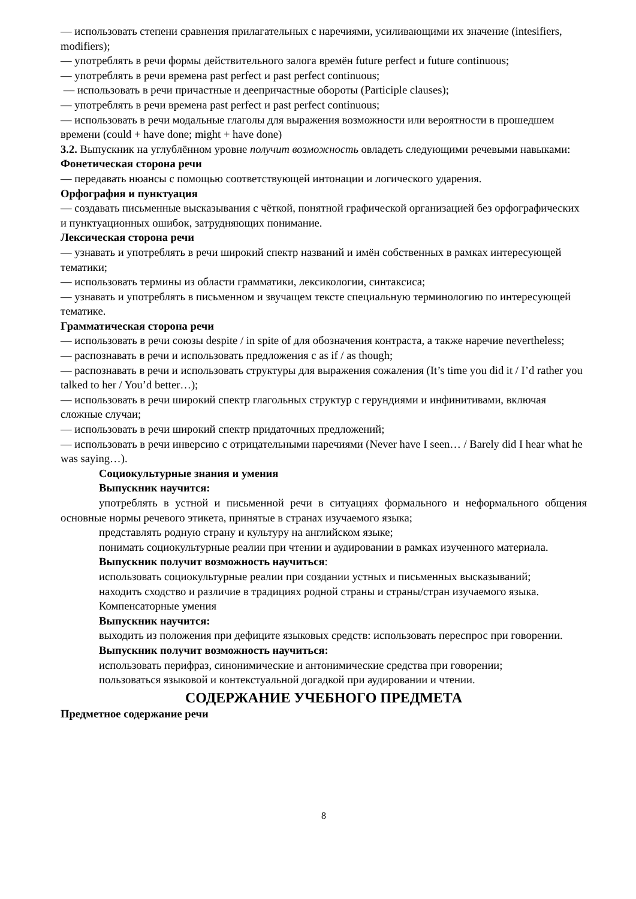— использовать степени сравнения прилагательных с наречиями, усиливающими их значение (intesifiers, modifiers);
— употреблять в речи формы действительного залога времён future perfect и future continuous;
— употреблять в речи времена past perfect и past perfect continuous;
— использовать в речи причастные и деепричастные обороты (Participle clauses);
— употреблять в речи времена past perfect и past perfect continuous;
— использовать в речи модальные глаголы для выражения возможности или вероятности в прошедшем времени (could + have done; might + have done)
3.2. Выпускник на углублённом уровне получит возможность овладеть следующими речевыми навыками:
Фонетическая сторона речи
— передавать нюансы с помощью соответствующей интонации и логического ударения.
Орфография и пунктуация
— создавать письменные высказывания с чёткой, понятной графической организацией без орфографических и пунктуационных ошибок, затрудняющих понимание.
Лексическая сторона речи
— узнавать и употреблять в речи широкий спектр названий и имён собственных в рамках интересующей тематики;
— использовать термины из области грамматики, лексикологии, синтаксиса;
— узнавать и употреблять в письменном и звучащем тексте специальную терминологию по интересующей тематике.
Грамматическая сторона речи
— использовать в речи союзы despite / in spite of для обозначения контраста, а также наречие nevertheless;
— распознавать в речи и использовать предложения с as if / as though;
— распознавать в речи и использовать структуры для выражения сожаления (It’s time you did it / I’d rather you talked to her / You’d better…);
— использовать в речи широкий спектр глагольных структур с герундиями и инфинитивами, включая сложные случаи;
— использовать в речи широкий спектр придаточных предложений;
— использовать в речи инверсию с отрицательными наречиями (Never have I seen… / Barely did I hear what he was saying…).
Социокультурные знания и умения
Выпускник научится:
употреблять в устной и письменной речи в ситуациях формального и неформального общения основные нормы речевого этикета, принятые в странах изучаемого языка;
представлять родную страну и культуру на английском языке;
понимать социокультурные реалии при чтении и аудировании в рамках изученного материала.
Выпускник получит возможность научиться:
использовать социокультурные реалии при создании устных и письменных высказываний;
находить сходство и различие в традициях родной страны и страны/стран изучаемого языка.
Компенсаторные умения
Выпускник научится:
выходить из положения при дефиците языковых средств: использовать переспрос при говорении.
Выпускник получит возможность научиться:
использовать перифраз, синонимические и антонимические средства при говорении;
пользоваться языковой и контекстуальной догадкой при аудировании и чтении.
СОДЕРЖАНИЕ УЧЕБНОГО ПРЕДМЕТА
Предметное содержание речи
8